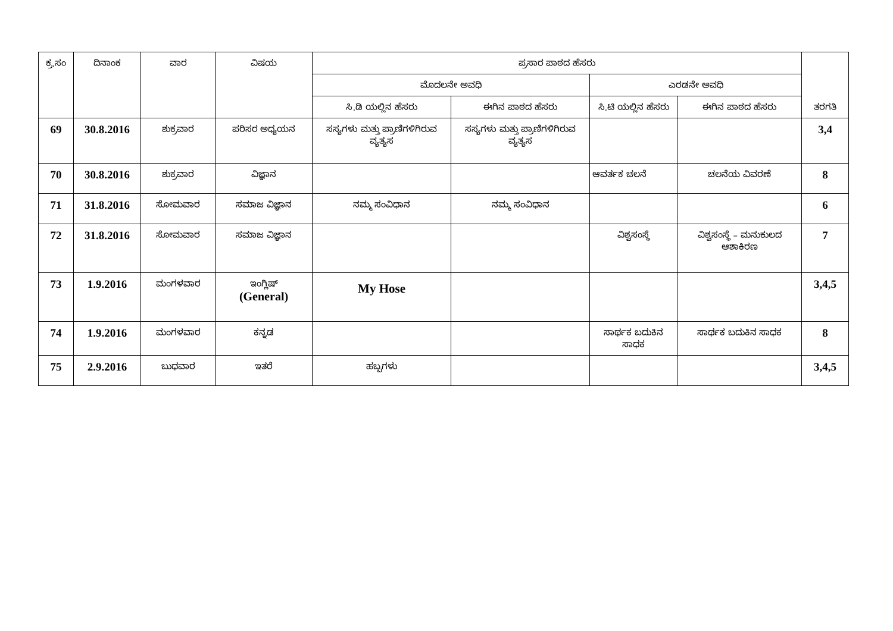| ಕ್ರ.ಸಂ | ದಿನಾಂಕ | ವಾರ | ವಿಷಯ | ಪ್ರಸಾರ ಪಾಠದ ಹೆಸರು | | | | ತರಗತಿ |
| --- | --- | --- | --- | --- | --- | --- | --- | --- |
| | | | | ಮೊದಲನೇ ಅವಧಿ | | ಎರಡನೇ ಅವಧಿ | | |
| | | | | ಸಿ.ಡಿ ಯಲ್ಲಿನ ಹೆಸರು | ಈಗಿನ ಪಾಠದ ಹೆಸರು | ಸಿ.ಟಿ ಯಲ್ಲಿನ ಹೆಸರು | ಈಗಿನ ಪಾಠದ ಹೆಸರು | |
| 69 | 30.8.2016 | ಶುಕ್ರವಾರ | ಪರಿಸರ ಅಧ್ಯಯನ | ಸಸ್ಯಗಳು ಮತ್ತು ಪ್ರಾಣಿಗಳಿಗಿರುವ ವ್ಯತ್ಯಸ | ಸಸ್ಯಗಳು ಮತ್ತು ಪ್ರಾಣಿಗಳಿಗಿರುವ ವ್ಯತ್ಯಸ | | | 3,4 |
| 70 | 30.8.2016 | ಶುಕ್ರವಾರ | ವಿಜ್ಞಾನ | | | ಆವರ್ತಕ ಚಲನೆ | ಚಲನೆಯ ವಿವರಣೆ | 8 |
| 71 | 31.8.2016 | ಸೋಮವಾರ | ಸಮಾಜ ವಿಜ್ಞಾನ | ನಮ್ಮ ಸಂವಿಧಾನ | ನಮ್ಮ ಸಂವಿಧಾನ | | | 6 |
| 72 | 31.8.2016 | ಸೋಮವಾರ | ಸಮಾಜ ವಿಜ್ಞಾನ | | | ವಿಶ್ವಸಂಸ್ಥೆ | ವಿಶ್ವಸಂಸ್ಥೆ – ಮನುಕುಲದ ಆಶಾಕಿರಣ | 7 |
| 73 | 1.9.2016 | ಮಂಗಳವಾರ | ಇಂಗ್ಲಿಷ್ (General) | My Hose | | | | 3,4,5 |
| 74 | 1.9.2016 | ಮಂಗಳವಾರ | ಕನ್ನಡ | | | ಸಾರ್ಥಕ ಬದುಕಿನ ಸಾಧಕ | ಸಾರ್ಥಕ ಬದುಕಿನ ಸಾಧಕ | 8 |
| 75 | 2.9.2016 | ಬುಧವಾರ | ಇತರೆ | ಹಬ್ಬಗಳು | | | | 3,4,5 |